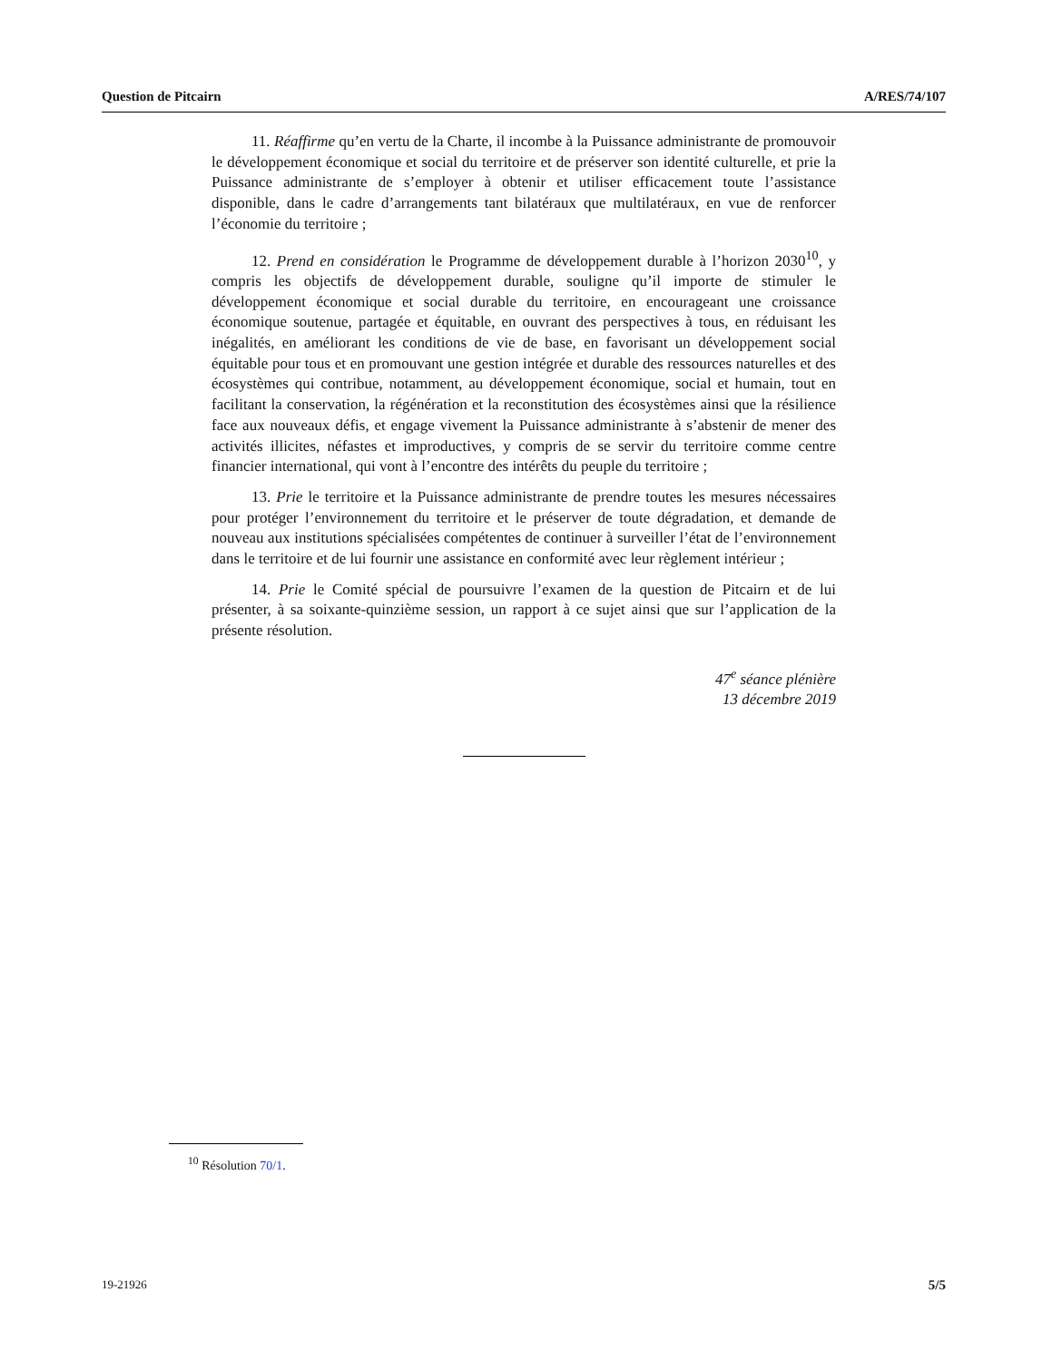Question de Pitcairn A/RES/74/107
11. Réaffirme qu’en vertu de la Charte, il incombe à la Puissance administrante de promouvoir le développement économique et social du territoire et de préserver son identité culturelle, et prie la Puissance administrante de s’employer à obtenir et utiliser efficacement toute l’assistance disponible, dans le cadre d’arrangements tant bilatéraux que multilatéraux, en vue de renforcer l’économie du territoire ;
12. Prend en considération le Programme de développement durable à l’horizon 2030<sup>10</sup>, y compris les objectifs de développement durable, souligne qu’il importe de stimuler le développement économique et social durable du territoire, en encourageant une croissance économique soutenue, partagée et équitable, en ouvrant des perspectives à tous, en réduisant les inégalités, en améliorant les conditions de vie de base, en favorisant un développement social équitable pour tous et en promouvant une gestion intégrée et durable des ressources naturelles et des écosystèmes qui contribue, notamment, au développement économique, social et humain, tout en facilitant la conservation, la régénération et la reconstitution des écosystèmes ainsi que la résilience face aux nouveaux défis, et engage vivement la Puissance administrante à s’abstenir de mener des activités illicites, néfastes et improductives, y compris de se servir du territoire comme centre financier international, qui vont à l’encontre des intérêts du peuple du territoire ;
13. Prie le territoire et la Puissance administrante de prendre toutes les mesures nécessaires pour protéger l’environnement du territoire et le préserver de toute dégradation, et demande de nouveau aux institutions spécialisées compétentes de continuer à surveiller l’état de l’environnement dans le territoire et de lui fournir une assistance en conformité avec leur règlement intérieur ;
14. Prie le Comité spécial de poursuivre l’examen de la question de Pitcairn et de lui présenter, à sa soixante-quinzième session, un rapport à ce sujet ainsi que sur l’application de la présente résolution.
47<sup>e</sup> séance plénière
13 décembre 2019
<sup>10</sup> Résolution 70/1.
19-21926 5/5